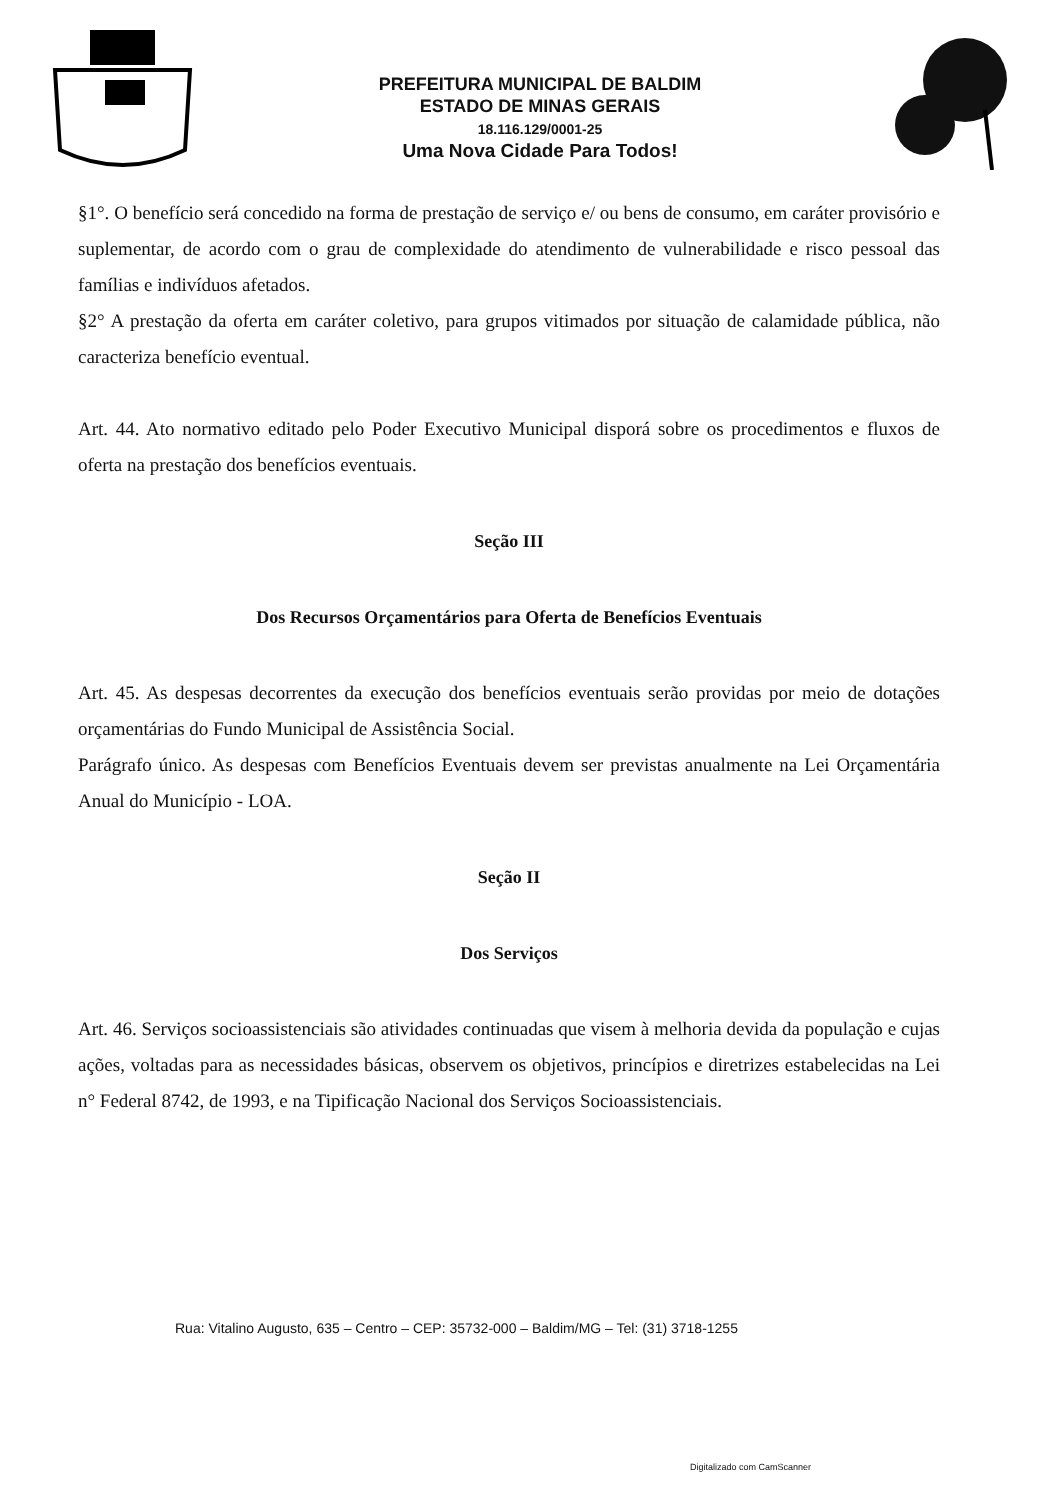PREFEITURA MUNICIPAL DE BALDIM
ESTADO DE MINAS GERAIS
18.116.129/0001-25
Uma Nova Cidade Para Todos!
§1°. O benefício será concedido na forma de prestação de serviço e/ ou bens de consumo, em caráter provisório e suplementar, de acordo com o grau de complexidade do atendimento de vulnerabilidade e risco pessoal das famílias e indivíduos afetados.
§2° A prestação da oferta em caráter coletivo, para grupos vitimados por situação de calamidade pública, não caracteriza benefício eventual.
Art. 44. Ato normativo editado pelo Poder Executivo Municipal disporá sobre os procedimentos e fluxos de oferta na prestação dos benefícios eventuais.
Seção III
Dos Recursos Orçamentários para Oferta de Benefícios Eventuais
Art. 45. As despesas decorrentes da execução dos benefícios eventuais serão providas por meio de dotações orçamentárias do Fundo Municipal de Assistência Social.
Parágrafo único. As despesas com Benefícios Eventuais devem ser previstas anualmente na Lei Orçamentária Anual do Município - LOA.
Seção II
Dos Serviços
Art. 46. Serviços socioassistenciais são atividades continuadas que visem à melhoria devida da população e cujas ações, voltadas para as necessidades básicas, observem os objetivos, princípios e diretrizes estabelecidas na Lei n° Federal 8742, de 1993, e na Tipificação Nacional dos Serviços Socioassistenciais.
Rua: Vitalino Augusto, 635 – Centro – CEP: 35732-000 – Baldim/MG – Tel: (31) 3718-1255
Digitalizado com CamScanner